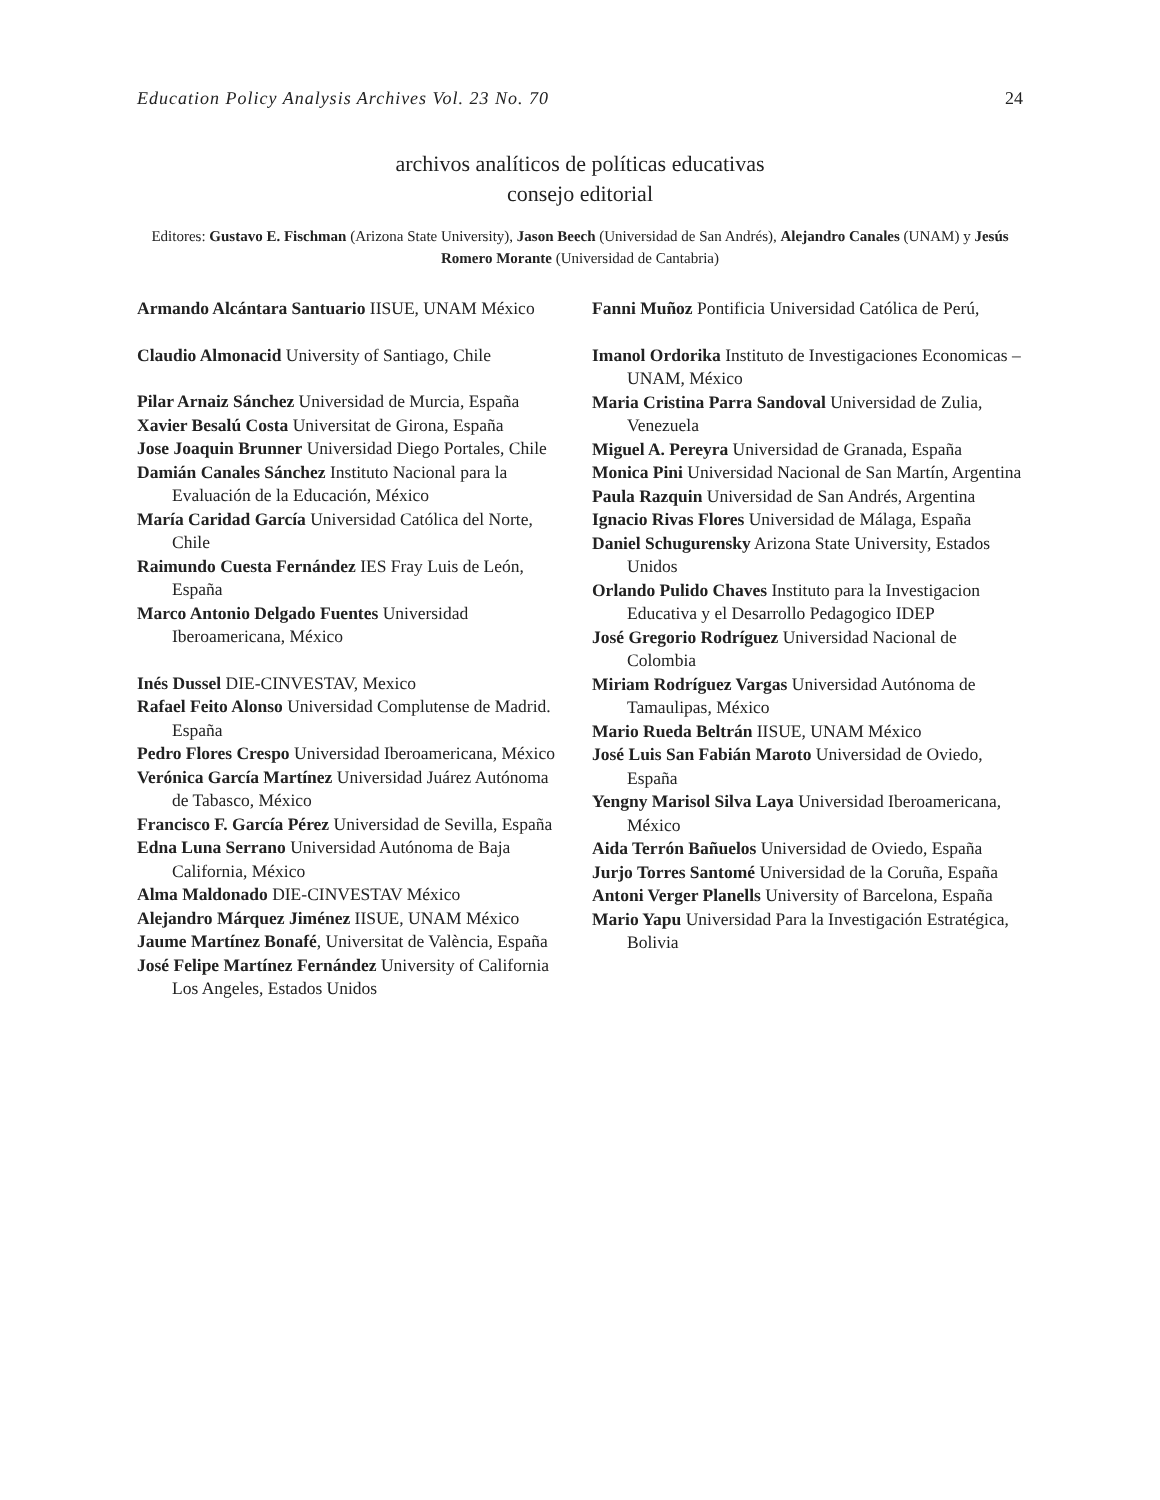Education Policy Analysis Archives Vol. 23 No. 70 24
archivos analíticos de políticas educativas
consejo editorial
Editores: Gustavo E. Fischman (Arizona State University), Jason Beech (Universidad de San Andrés), Alejandro Canales (UNAM) y Jesús Romero Morante (Universidad de Cantabria)
Armando Alcántara Santuario IISUE, UNAM México
Claudio Almonacid University of Santiago, Chile
Pilar Arnaiz Sánchez Universidad de Murcia, España
Xavier Besalú Costa Universitat de Girona, España
Jose Joaquin Brunner Universidad Diego Portales, Chile
Damián Canales Sánchez Instituto Nacional para la Evaluación de la Educación, México
María Caridad García Universidad Católica del Norte, Chile
Raimundo Cuesta Fernández IES Fray Luis de León, España
Marco Antonio Delgado Fuentes Universidad Iberoamericana, México
Inés Dussel DIE-CINVESTAV, Mexico
Rafael Feito Alonso Universidad Complutense de Madrid. España
Pedro Flores Crespo Universidad Iberoamericana, México
Verónica García Martínez Universidad Juárez Autónoma de Tabasco, México
Francisco F. García Pérez Universidad de Sevilla, España
Edna Luna Serrano Universidad Autónoma de Baja California, México
Alma Maldonado DIE-CINVESTAV México
Alejandro Márquez Jiménez IISUE, UNAM México
Jaume Martínez Bonafé, Universitat de València, España
José Felipe Martínez Fernández University of California Los Angeles, Estados Unidos
Fanni Muñoz Pontificia Universidad Católica de Perú,
Imanol Ordorika Instituto de Investigaciones Economicas – UNAM, México
Maria Cristina Parra Sandoval Universidad de Zulia, Venezuela
Miguel A. Pereyra Universidad de Granada, España
Monica Pini Universidad Nacional de San Martín, Argentina
Paula Razquin Universidad de San Andrés, Argentina
Ignacio Rivas Flores Universidad de Málaga, España
Daniel Schugurensky Arizona State University, Estados Unidos
Orlando Pulido Chaves Instituto para la Investigacion Educativa y el Desarrollo Pedagogico IDEP
José Gregorio Rodríguez Universidad Nacional de Colombia
Miriam Rodríguez Vargas Universidad Autónoma de Tamaulipas, México
Mario Rueda Beltrán IISUE, UNAM México
José Luis San Fabián Maroto Universidad de Oviedo, España
Yengny Marisol Silva Laya Universidad Iberoamericana, México
Aida Terrón Bañuelos Universidad de Oviedo, España
Jurjo Torres Santomé Universidad de la Coruña, España
Antoni Verger Planells University of Barcelona, España
Mario Yapu Universidad Para la Investigación Estratégica, Bolivia